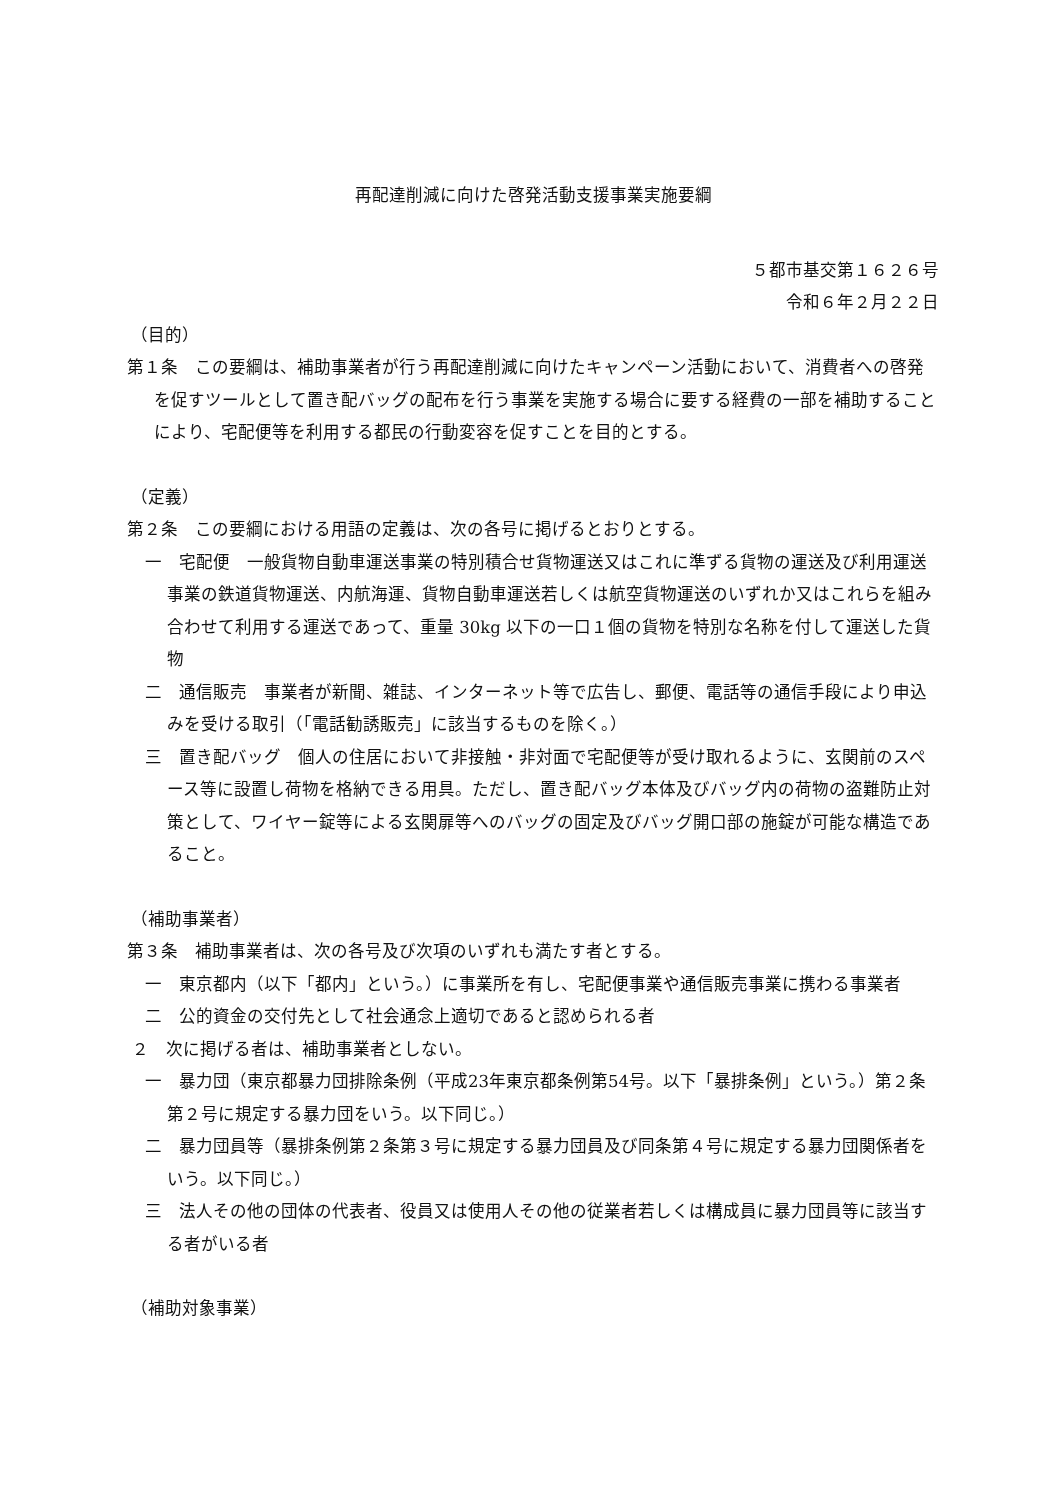再配達削減に向けた啓発活動支援事業実施要綱
５都市基交第１６２６号
令和６年２月２２日
（目的）
第１条　この要綱は、補助事業者が行う再配達削減に向けたキャンペーン活動において、消費者への啓発を促すツールとして置き配バッグの配布を行う事業を実施する場合に要する経費の一部を補助することにより、宅配便等を利用する都民の行動変容を促すことを目的とする。
（定義）
第２条　この要綱における用語の定義は、次の各号に掲げるとおりとする。
一　宅配便　一般貨物自動車運送事業の特別積合せ貨物運送又はこれに準ずる貨物の運送及び利用運送事業の鉄道貨物運送、内航海運、貨物自動車運送若しくは航空貨物運送のいずれか又はこれらを組み合わせて利用する運送であって、重量 30kg 以下の一口１個の貨物を特別な名称を付して運送した貨物
二　通信販売　事業者が新聞、雑誌、インターネット等で広告し、郵便、電話等の通信手段により申込みを受ける取引（「電話勧誘販売」に該当するものを除く。）
三　置き配バッグ　個人の住居において非接触・非対面で宅配便等が受け取れるように、玄関前のスペース等に設置し荷物を格納できる用具。ただし、置き配バッグ本体及びバッグ内の荷物の盗難防止対策として、ワイヤー錠等による玄関扉等へのバッグの固定及びバッグ開口部の施錠が可能な構造であること。
（補助事業者）
第３条　補助事業者は、次の各号及び次項のいずれも満たす者とする。
一　東京都内（以下「都内」という。）に事業所を有し、宅配便事業や通信販売事業に携わる事業者
二　公的資金の交付先として社会通念上適切であると認められる者
２　次に掲げる者は、補助事業者としない。
一　暴力団（東京都暴力団排除条例（平成23年東京都条例第54号。以下「暴排条例」という。）第２条第２号に規定する暴力団をいう。以下同じ。）
二　暴力団員等（暴排条例第２条第３号に規定する暴力団員及び同条第４号に規定する暴力団関係者をいう。以下同じ。）
三　法人その他の団体の代表者、役員又は使用人その他の従業者若しくは構成員に暴力団員等に該当する者がいる者
（補助対象事業）